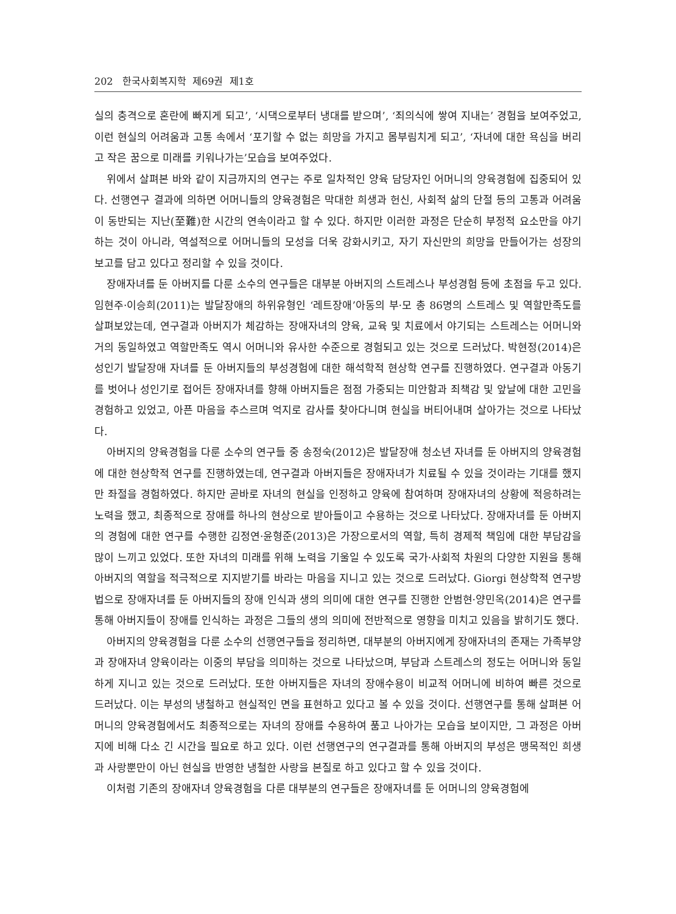202 한국사회복지학 제69권 제1호
실의 충격으로 혼란에 빠지게 되고’, ‘시댁으로부터 냉대를 받으며’, ‘죄의식에 쌓여 지내는’ 경험을 보여주었고, 이런 현실의 어려움과 고통 속에서 ‘포기할 수 없는 희망을 가지고 몸부림치게 되고’, ‘자녀에 대한 욕심을 버리고 작은 꿈으로 미래를 키워나가는’모습을 보여주었다.
위에서 살펴본 바와 같이 지금까지의 연구는 주로 일차적인 양육 담당자인 어머니의 양육경험에 집중되어 있다. 선행연구 결과에 의하면 어머니들의 양육경험은 막대한 희생과 헌신, 사회적 삶의 단절 등의 고통과 어려움이 동반되는 지난(至難)한 시간의 연속이라고 할 수 있다. 하지만 이러한 과정은 단순히 부정적 요소만을 야기하는 것이 아니라, 역설적으로 어머니들의 모성을 더욱 강화시키고, 자기 자신만의 희망을 만들어가는 성장의 보고를 담고 있다고 정리할 수 있을 것이다.
장애자녀를 둔 아버지를 다룬 소수의 연구들은 대부분 아버지의 스트레스나 부성경험 등에 초점을 두고 있다. 임현주·이승희(2011)는 발달장애의 하위유형인 ‘레트장애’아동의 부·모 총 86명의 스트레스 및 역할만족도를 살펴보았는데, 연구결과 아버지가 체감하는 장애자녀의 양육, 교육 및 치료에서 야기되는 스트레스는 어머니와 거의 동일하였고 역할만족도 역시 어머니와 유사한 수준으로 경험되고 있는 것으로 드러났다. 박현정(2014)은 성인기 발달장애 자녀를 둔 아버지들의 부성경험에 대한 해석학적 현상학 연구를 진행하였다. 연구결과 아동기를 벗어나 성인기로 접어든 장애자녀를 향해 아버지들은 점점 가중되는 미안함과 죄책감 및 앞날에 대한 고민을 경험하고 있었고, 아픈 마음을 추스르며 억지로 감사를 찾아다니며 현실을 버티어내며 살아가는 것으로 나타났다.
아버지의 양육경험을 다룬 소수의 연구들 중 송정숙(2012)은 발달장애 청소년 자녀를 둔 아버지의 양육경험에 대한 현상학적 연구를 진행하였는데, 연구결과 아버지들은 장애자녀가 치료될 수 있을 것이라는 기대를 했지만 좌절을 경험하였다. 하지만 곧바로 자녀의 현실을 인정하고 양육에 참여하며 장애자녀의 상황에 적응하려는 노력을 했고, 최종적으로 장애를 하나의 현상으로 받아들이고 수용하는 것으로 나타났다. 장애자녀를 둔 아버지의 경험에 대한 연구를 수행한 김정연·윤형준(2013)은 가장으로서의 역할, 특히 경제적 책임에 대한 부담감을 많이 느끼고 있었다. 또한 자녀의 미래를 위해 노력을 기울일 수 있도록 국가·사회적 차원의 다양한 지원을 통해 아버지의 역할을 적극적으로 지지받기를 바라는 마음을 지니고 있는 것으로 드러났다. Giorgi 현상학적 연구방법으로 장애자녀를 둔 아버지들의 장애 인식과 생의 의미에 대한 연구를 진행한 안범현·양민옥(2014)은 연구를 통해 아버지들이 장애를 인식하는 과정은 그들의 생의 의미에 전반적으로 영향을 미치고 있음을 밝히기도 했다.
아버지의 양육경험을 다룬 소수의 선행연구들을 정리하면, 대부분의 아버지에게 장애자녀의 존재는 가족부양과 장애자녀 양육이라는 이중의 부담을 의미하는 것으로 나타났으며, 부담과 스트레스의 정도는 어머니와 동일하게 지니고 있는 것으로 드러났다. 또한 아버지들은 자녀의 장애수용이 비교적 어머니에 비하여 빠른 것으로 드러났다. 이는 부성의 냉철하고 현실적인 면을 표현하고 있다고 볼 수 있을 것이다. 선행연구를 통해 살펴본 어머니의 양육경험에서도 최종적으로는 자녀의 장애를 수용하여 품고 나아가는 모습을 보이지만, 그 과정은 아버지에 비해 다소 긴 시간을 필요로 하고 있다. 이런 선행연구의 연구결과를 통해 아버지의 부성은 맹목적인 희생과 사랑뿐만이 아닌 현실을 반영한 냉철한 사랑을 본질로 하고 있다고 할 수 있을 것이다.
이처럼 기존의 장애자녀 양육경험을 다룬 대부분의 연구들은 장애자녀를 둔 어머니의 양육경험에